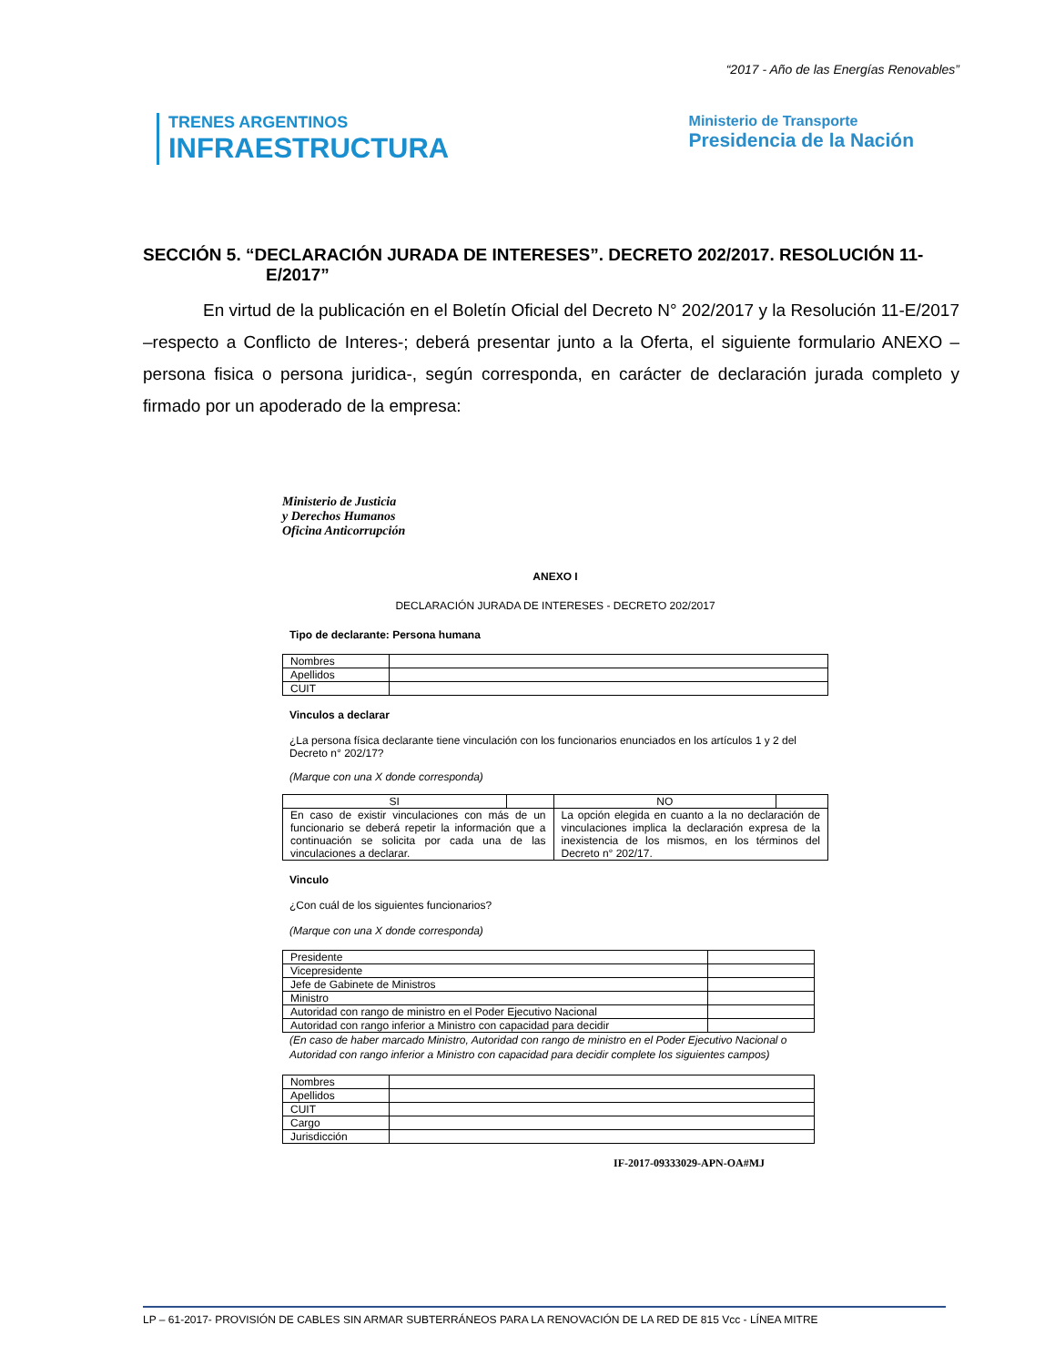“2017 - Año de las Energías Renovables”
TRENES ARGENTINOS
INFRAESTRUCTURA
Ministerio de Transporte
Presidencia de la Nación
SECCIÓN 5. “DECLARACIÓN JURADA DE INTERESES”. DECRETO 202/2017. RESOLUCIÓN 11-E/2017”
En virtud de la publicación en el Boletín Oficial del Decreto N° 202/2017 y la Resolución 11-E/2017 –respecto a Conflicto de Interes-; deberá presentar junto a la Oferta, el siguiente formulario ANEXO –persona fisica o persona juridica-, según corresponda, en carácter de declaración jurada completo y firmado por un apoderado de la empresa:
Ministerio de Justicia
y Derechos Humanos
Oficina Anticorrupción
ANEXO I
DECLARACIÓN JURADA DE INTERESES - DECRETO 202/2017
Tipo de declarante: Persona humana
| Nombres | |
| Apellidos | |
| CUIT | |
Vinculos a declarar
¿La persona física declarante tiene vinculación con los funcionarios enunciados en los artículos 1 y 2 del Decreto n° 202/17?
(Marque con una X donde corresponda)
| SI | | NO | |
| En caso de existir vinculaciones con más de un funcionario se deberá repetir la información que a continuación se solicita por cada una de las vinculaciones a declarar. | | La opción elegida en cuanto a la no declaración de vinculaciones implica la declaración expresa de la inexistencia de los mismos, en los términos del Decreto n° 202/17. | |
Vinculo
¿Con cuál de los siguientes funcionarios?
(Marque con una X donde corresponda)
| Presidente | |
| Vicepresidente | |
| Jefe de Gabinete de Ministros | |
| Ministro | |
| Autoridad con rango de ministro en el Poder Ejecutivo Nacional | |
| Autoridad con rango inferior a Ministro con capacidad para decidir | |
(En caso de haber marcado Ministro, Autoridad con rango de ministro en el Poder Ejecutivo Nacional o Autoridad con rango inferior a Ministro con capacidad para decidir complete los siguientes campos)
| Nombres | |
| Apellidos | |
| CUIT | |
| Cargo | |
| Jurisdicción | |
IF-2017-09333029-APN-OA#MJ
LP – 61-2017- PROVISIÓN DE CABLES SIN ARMAR SUBTERRÁNEOS PARA LA RENOVACIÓN DE LA RED DE 815 Vcc - LÍNEA MITRE